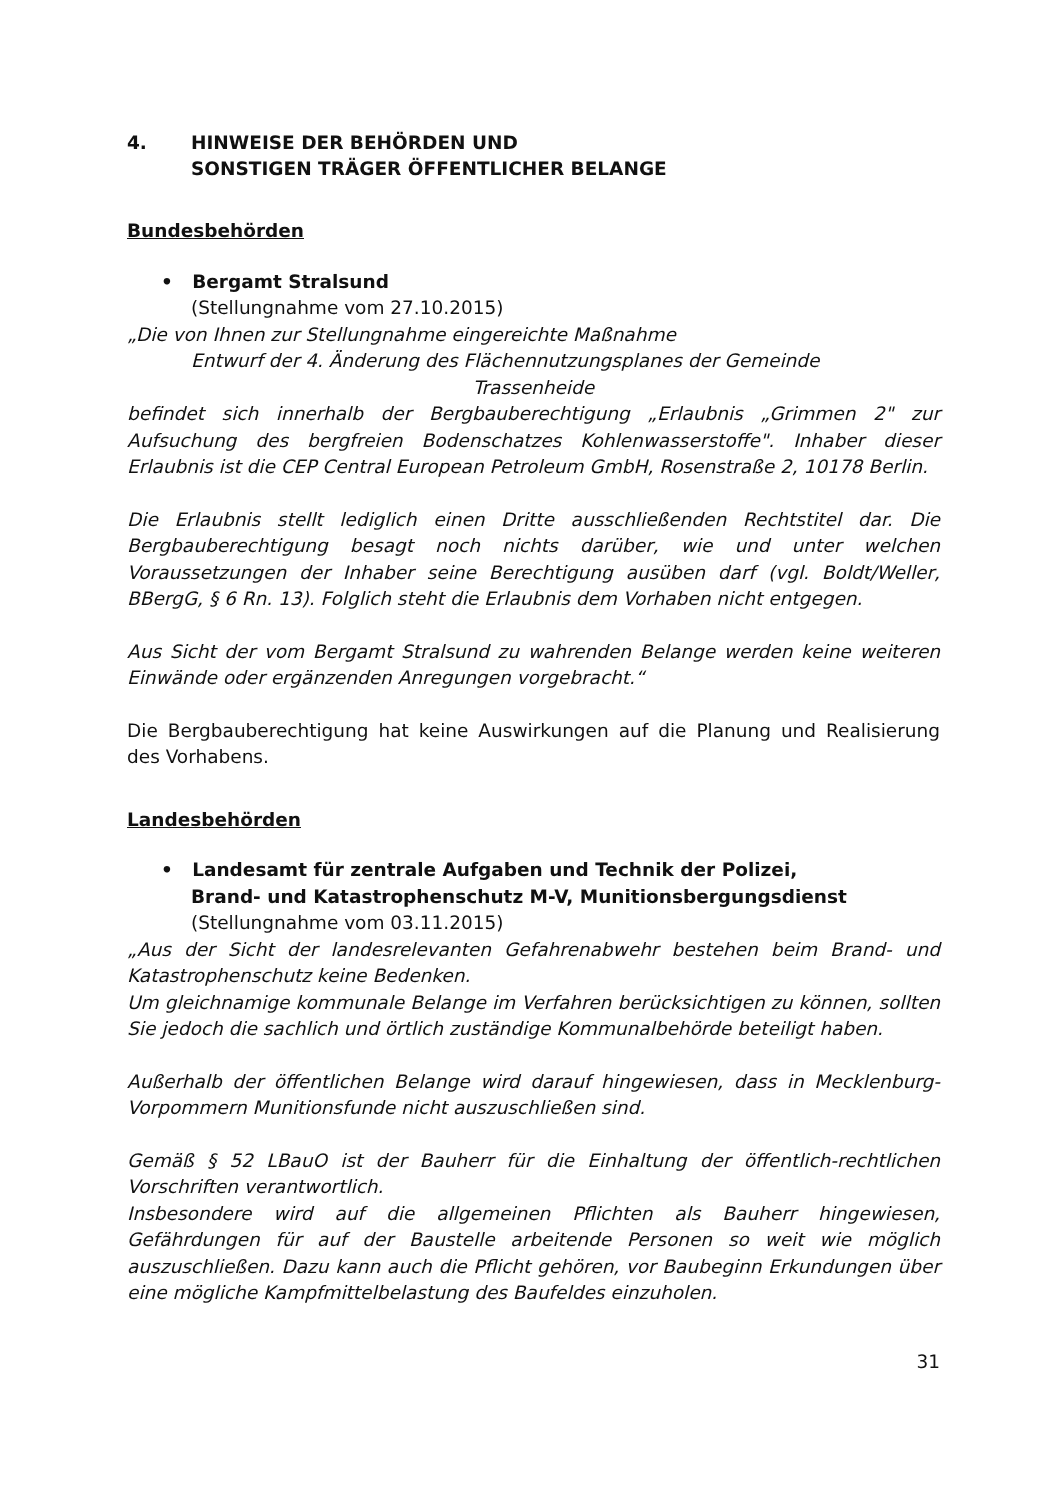4. HINWEISE DER BEHÖRDEN UND
SONSTIGEN TRÄGER ÖFFENTLICHER BELANGE
Bundesbehörden
• Bergamt Stralsund
(Stellungnahme vom 27.10.2015)
„Die von Ihnen zur Stellungnahme eingereichte Maßnahme
Entwurf der 4. Änderung des Flächennutzungsplanes der Gemeinde
Trassenheide
befindet sich innerhalb der Bergbauberechtigung „Erlaubnis „Grimmen 2" zur Aufsuchung des bergfreien Bodenschatzes Kohlenwasserstoffe". Inhaber dieser Erlaubnis ist die CEP Central European Petroleum GmbH, Rosenstraße 2, 10178 Berlin.
Die Erlaubnis stellt lediglich einen Dritte ausschließenden Rechtstitel dar. Die Bergbauberechtigung besagt noch nichts darüber, wie und unter welchen Voraussetzungen der Inhaber seine Berechtigung ausüben darf (vgl. Boldt/Weller, BBergG, § 6 Rn. 13). Folglich steht die Erlaubnis dem Vorhaben nicht entgegen.
Aus Sicht der vom Bergamt Stralsund zu wahrenden Belange werden keine weiteren Einwände oder ergänzenden Anregungen vorgebracht.“
Die Bergbauberechtigung hat keine Auswirkungen auf die Planung und Realisierung des Vorhabens.
Landesbehörden
• Landesamt für zentrale Aufgaben und Technik der Polizei,
Brand- und Katastrophenschutz M-V, Munitionsbergungsdienst
(Stellungnahme vom 03.11.2015)
„Aus der Sicht der landesrelevanten Gefahrenabwehr bestehen beim Brand- und Katastrophenschutz keine Bedenken.
Um gleichnamige kommunale Belange im Verfahren berücksichtigen zu können, sollten Sie jedoch die sachlich und örtlich zuständige Kommunalbehörde beteiligt haben.
Außerhalb der öffentlichen Belange wird darauf hingewiesen, dass in Mecklenburg-Vorpommern Munitionsfunde nicht auszuschließen sind.
Gemäß § 52 LBauO ist der Bauherr für die Einhaltung der öffentlich-rechtlichen Vorschriften verantwortlich.
Insbesondere wird auf die allgemeinen Pflichten als Bauherr hingewiesen, Gefährdungen für auf der Baustelle arbeitende Personen so weit wie möglich auszuschließen. Dazu kann auch die Pflicht gehören, vor Baubeginn Erkundungen über eine mögliche Kampfmittelbelastung des Baufeldes einzuholen.
31